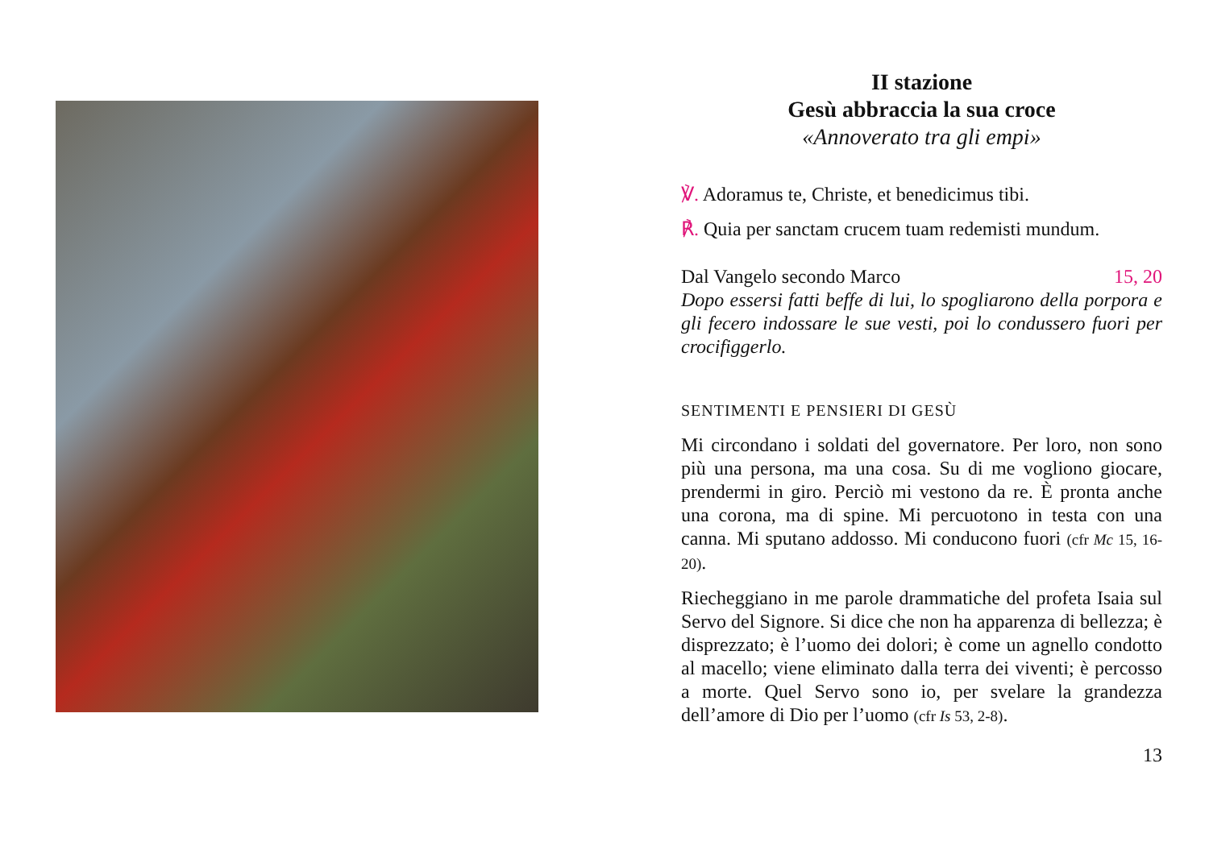II stazione
Gesù abbraccia la sua croce
«Annoverato tra gli empi»
℣. Adoramus te, Christe, et benedicimus tibi.
℟. Quia per sanctam crucem tuam redemisti mundum.
Dal Vangelo secondo Marco 15, 20
Dopo essersi fatti beffe di lui, lo spogliarono della porpora e gli fecero indossare le sue vesti, poi lo condussero fuori per crocifiggerlo.
SENTIMENTI E PENSIERI DI GESÙ
Mi circondano i soldati del governatore. Per loro, non sono più una persona, ma una cosa. Su di me vogliono giocare, prendermi in giro. Perciò mi vestono da re. È pronta anche una corona, ma di spine. Mi percuotono in testa con una canna. Mi sputano addosso. Mi conducono fuori (cfr Mc 15, 16-20).
Riecheggiano in me parole drammatiche del profeta Isaia sul Servo del Signore. Si dice che non ha apparenza di bellezza; è disprezzato; è l’uomo dei dolori; è come un agnello condotto al macello; viene eliminato dalla terra dei viventi; è percosso a morte. Quel Servo sono io, per svelare la grandezza dell’amore di Dio per l’uomo (cfr Is 53, 2-8).
13